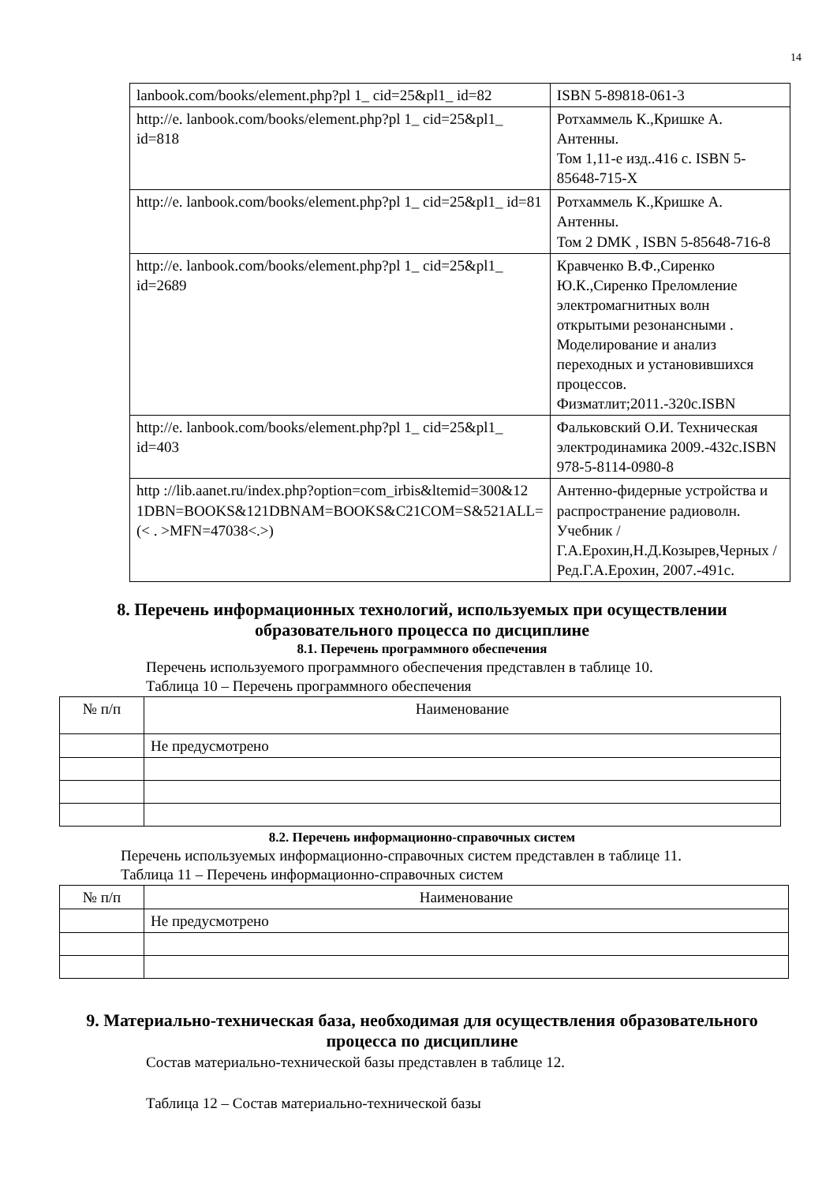14
| lanbook.com/books/element.php?pl 1_ cid=25&pl1_ id=82 | ISBN 5-89818-061-3 |
| http://e. lanbook.com/books/element.php?pl 1_ cid=25&pl1_ id=818 | Ротхаммель К.,Кришке А. Антенны. Том 1,11-е изд..416 с. ISBN 5-85648-715-X |
| http://e. lanbook.com/books/element.php?pl 1_ cid=25&pl1_ id=81 | Ротхаммель К.,Кришке А. Антенны. Том 2 DMK , ISBN 5-85648-716-8 |
| http://e. lanbook.com/books/element.php?pl 1_ cid=25&pl1_ id=2689 | Кравченко В.Ф.,Сиренко Ю.К.,Сиренко Преломление электромагнитных волн открытыми резонансными . Моделирование и анализ переходных и установившихся процессов. Физматлит;2011.-320с.ISBN |
| http://e. lanbook.com/books/element.php?pl 1_ cid=25&pl1_ id=403 | Фальковский О.И. Техническая электродинамика 2009.-432с.ISBN 978-5-8114-0980-8 |
| http ://lib.aanet.ru/index.php?option=com_irbis&ltemid=300&12 1DBN=BOOKS&121DBNAM=BOOKS&C21COM=S&521ALL=(< . >MFN=47038<.>) | Антенно-фидерные устройства и распространение радиоволн. Учебник /Г.А.Ерохин,Н.Д.Козырев,Черных / Ред.Г.А.Ерохин, 2007.-491с. |
8. Перечень информационных технологий, используемых при осуществлении образовательного процесса по дисциплине
8.1. Перечень программного обеспечения
Перечень используемого программного обеспечения представлен в таблице 10.
Таблица 10 – Перечень программного обеспечения
| № п/п | Наименование |
| --- | --- |
| | Не предусмотрено |
8.2. Перечень информационно-справочных систем
Перечень используемых информационно-справочных систем представлен в таблице 11.
Таблица 11 – Перечень информационно-справочных систем
| № п/п | Наименование |
| --- | --- |
| | Не предусмотрено |
9. Материально-техническая база, необходимая для осуществления образовательного процесса по дисциплине
Состав материально-технической базы представлен в таблице 12.
Таблица 12 – Состав материально-технической базы